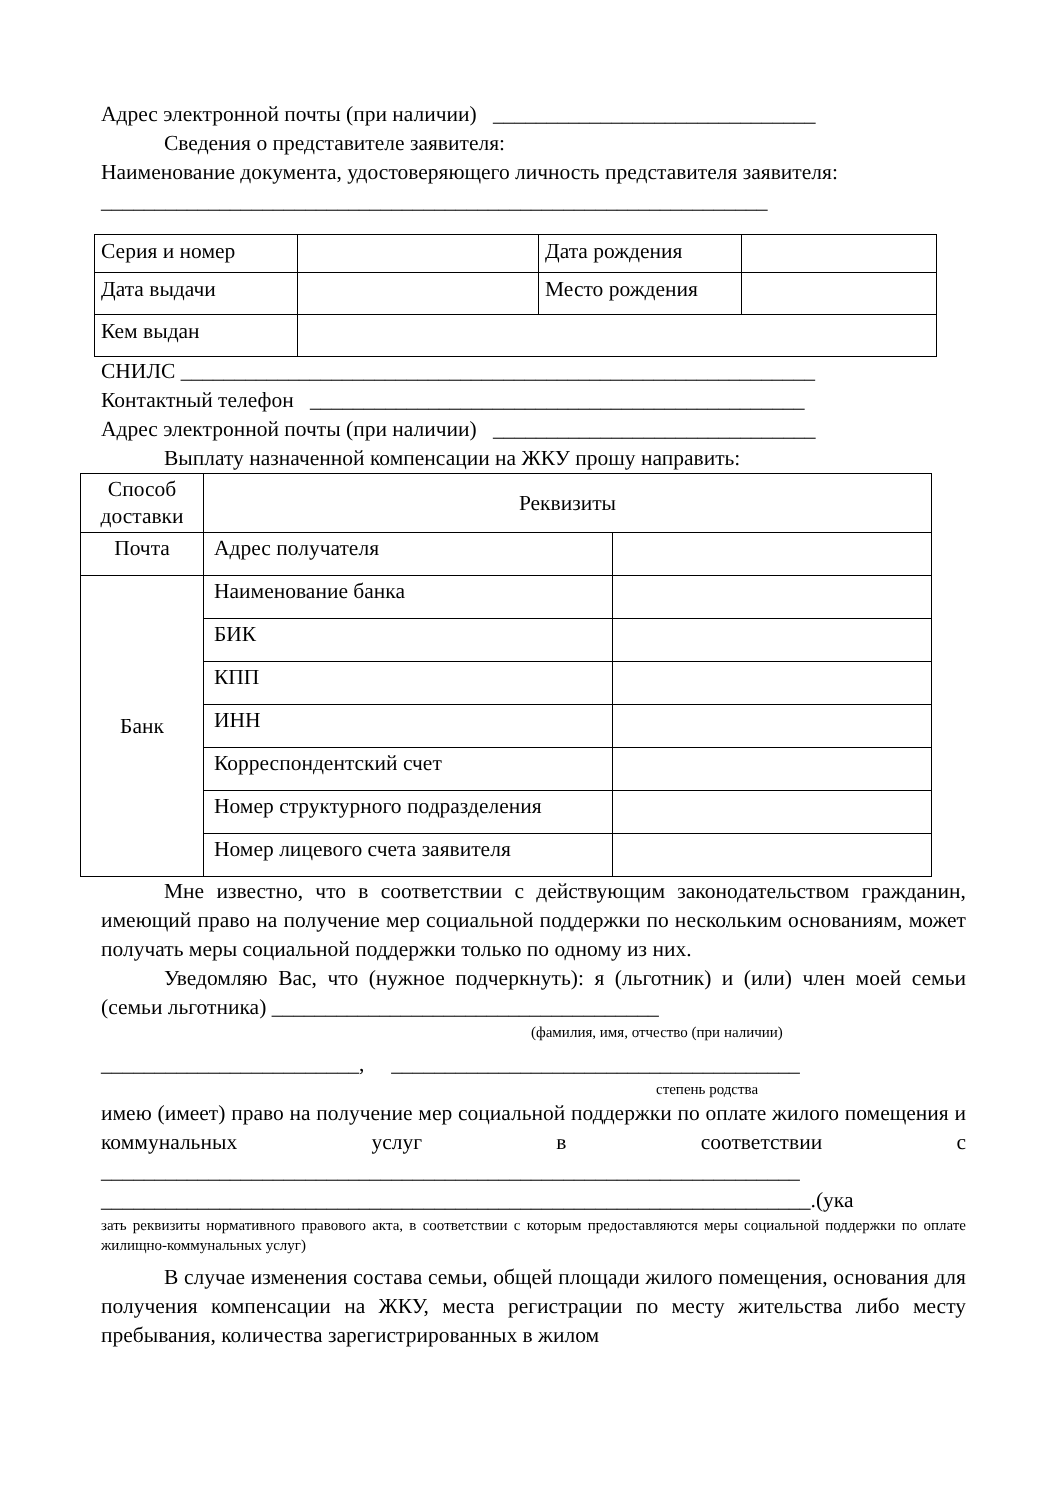Адрес электронной почты (при наличии) ______________________________
Сведения о представителе заявителя:
Наименование документа, удостоверяющего личность представителя заявителя:
______________________________________________________________
| Серия и номер | | Дата рождения | |
| Дата выдачи | | Место рождения | |
| Кем выдан | | | |
СНИЛС ___________________________________________________________
Контактный телефон ______________________________________________
Адрес электронной почты (при наличии) ______________________________
Выплату назначенной компенсации на ЖКУ прошу направить:
| Способ доставки | Реквизиты | |
| Почта | Адрес получателя | |
| Банк | Наименование банка | |
| | БИК | |
| | КПП | |
| | ИНН | |
| | Корреспондентский счет | |
| | Номер структурного подразделения | |
| | Номер лицевого счета заявителя | |
Мне известно, что в соответствии с действующим законодательством гражданин, имеющий право на получение мер социальной поддержки по нескольким основаниям, может получать меры социальной поддержки только по одному из них.
Уведомляю Вас, что (нужное подчеркнуть): я (льготник) и (или) член моей семьи (семьи льготника) ____________________________________
(фамилия, имя, отчество (при наличии)
________________________, ______________________________________
степень родства
имею (имеет) право на получение мер социальной поддержки по оплате жилого помещения и коммунальных услуг в соответствии с _________________________________________________________________
__________________________________________________________________.(ука
зать реквизиты нормативного правового акта, в соответствии с которым предоставляются меры социальной поддержки по оплате жилищно-коммунальных услуг)
В случае изменения состава семьи, общей площади жилого помещения, основания для получения компенсации на ЖКУ, места регистрации по месту жительства либо месту пребывания, количества зарегистрированных в жилом